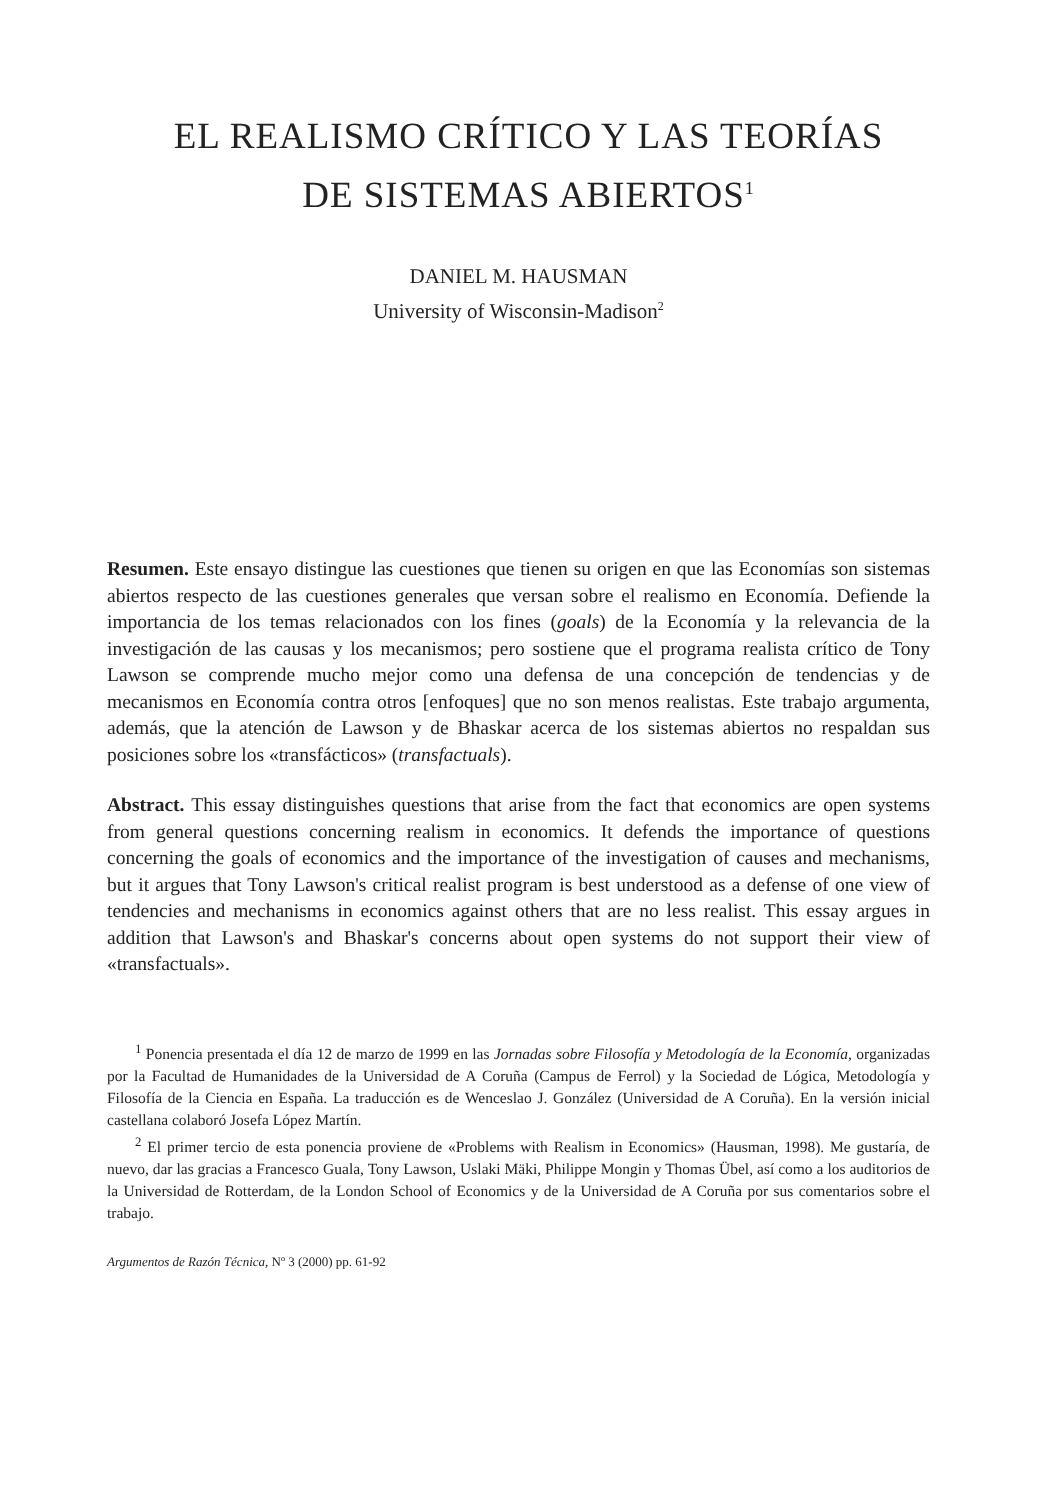EL REALISMO CRÍTICO Y LAS TEORÍAS
DE SISTEMAS ABIERTOS<sup>1</sup>
DANIEL M. HAUSMAN
University of Wisconsin-Madison<sup>2</sup>
Resumen. Este ensayo distingue las cuestiones que tienen su origen en que las Economías son sistemas abiertos respecto de las cuestiones generales que versan sobre el realismo en Economía. Defiende la importancia de los temas relacionados con los fines (goals) de la Economía y la relevancia de la investigación de las causas y los mecanismos; pero sostiene que el programa realista crítico de Tony Lawson se comprende mucho mejor como una defensa de una concepción de tendencias y de mecanismos en Economía contra otros [enfoques] que no son menos realistas. Este trabajo argumenta, además, que la atención de Lawson y de Bhaskar acerca de los sistemas abiertos no respaldan sus posiciones sobre los «transfácticos» (transfactuals).
Abstract. This essay distinguishes questions that arise from the fact that economics are open systems from general questions concerning realism in economics. It defends the importance of questions concerning the goals of economics and the importance of the investigation of causes and mechanisms, but it argues that Tony Lawson's critical realist program is best understood as a defense of one view of tendencies and mechanisms in economics against others that are no less realist. This essay argues in addition that Lawson's and Bhaskar's concerns about open systems do not support their view of «transfactuals».
<sup>1</sup> Ponencia presentada el día 12 de marzo de 1999 en las Jornadas sobre Filosofía y Metodología de la Economía, organizadas por la Facultad de Humanidades de la Universidad de A Coruña (Campus de Ferrol) y la Sociedad de Lógica, Metodología y Filosofía de la Ciencia en España. La traducción es de Wenceslao J. González (Universidad de A Coruña). En la versión inicial castellana colaboró Josefa López Martín.
<sup>2</sup> El primer tercio de esta ponencia proviene de «Problems with Realism in Economics» (Hausman, 1998). Me gustaría, de nuevo, dar las gracias a Francesco Guala, Tony Lawson, Uslaki Mäki, Philippe Mongin y Thomas Übel, así como a los auditorios de la Universidad de Rotterdam, de la London School of Economics y de la Universidad de A Coruña por sus comentarios sobre el trabajo.
Argumentos de Razón Técnica, Nº 3 (2000) pp. 61-92